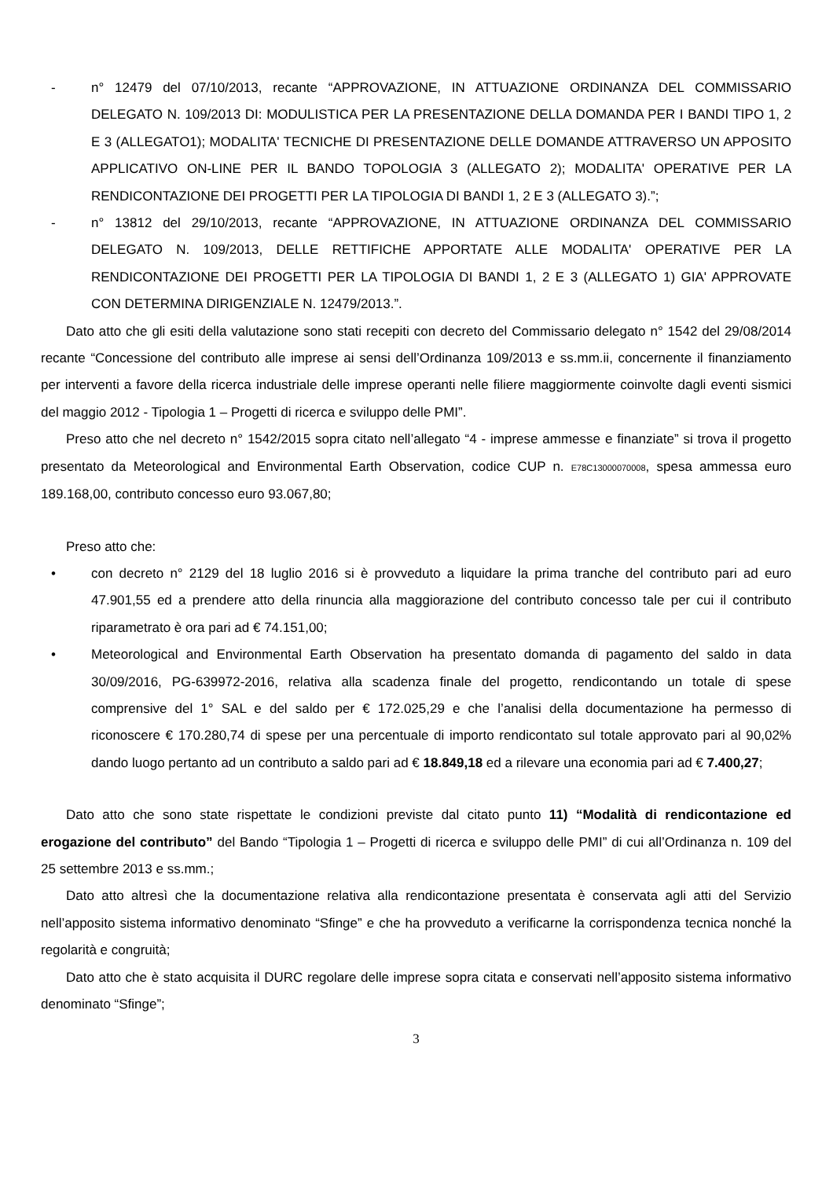- n° 12479 del 07/10/2013, recante “APPROVAZIONE, IN ATTUAZIONE ORDINANZA DEL COMMISSARIO DELEGATO N. 109/2013 DI: MODULISTICA PER LA PRESENTAZIONE DELLA DOMANDA PER I BANDI TIPO 1, 2 E 3 (ALLEGATO1); MODALITA' TECNICHE DI PRESENTAZIONE DELLE DOMANDE ATTRAVERSO UN APPOSITO APPLICATIVO ON-LINE PER IL BANDO TOPOLOGIA 3 (ALLEGATO 2); MODALITA' OPERATIVE PER LA RENDICONTAZIONE DEI PROGETTI PER LA TIPOLOGIA DI BANDI 1, 2 E 3 (ALLEGATO 3).”;
- n° 13812 del 29/10/2013, recante “APPROVAZIONE, IN ATTUAZIONE ORDINANZA DEL COMMISSARIO DELEGATO N. 109/2013, DELLE RETTIFICHE APPORTATE ALLE MODALITA' OPERATIVE PER LA RENDICONTAZIONE DEI PROGETTI PER LA TIPOLOGIA DI BANDI 1, 2 E 3 (ALLEGATO 1) GIA' APPROVATE CON DETERMINA DIRIGENZIALE N. 12479/2013.”.
Dato atto che gli esiti della valutazione sono stati recepiti con decreto del Commissario delegato n° 1542 del 29/08/2014 recante “Concessione del contributo alle imprese ai sensi dell’Ordinanza 109/2013 e ss.mm.ii, concernente il finanziamento per interventi a favore della ricerca industriale delle imprese operanti nelle filiere maggiormente coinvolte dagli eventi sismici del maggio 2012 - Tipologia 1 – Progetti di ricerca e sviluppo delle PMI”.
Preso atto che nel decreto n° 1542/2015 sopra citato nell’allegato “4 - imprese ammesse e finanziate” si trova il progetto presentato da Meteorological and Environmental Earth Observation, codice CUP n. E78C13000070008, spesa ammessa euro 189.168,00, contributo concesso euro 93.067,80;
Preso atto che:
• con decreto n° 2129 del 18 luglio 2016 si è provveduto a liquidare la prima tranche del contributo pari ad euro 47.901,55 ed a prendere atto della rinuncia alla maggiorazione del contributo concesso tale per cui il contributo riparametrato è ora pari ad € 74.151,00;
• Meteorological and Environmental Earth Observation ha presentato domanda di pagamento del saldo in data 30/09/2016, PG-639972-2016, relativa alla scadenza finale del progetto, rendicontando un totale di spese comprensive del 1° SAL e del saldo per € 172.025,29 e che l’analisi della documentazione ha permesso di riconoscere € 170.280,74 di spese per una percentuale di importo rendicontato sul totale approvato pari al 90,02% dando luogo pertanto ad un contributo a saldo pari ad € 18.849,18 ed a rilevare una economia pari ad € 7.400,27;
Dato atto che sono state rispettate le condizioni previste dal citato punto 11) “Modalità di rendicontazione ed erogazione del contributo” del Bando “Tipologia 1 – Progetti di ricerca e sviluppo delle PMI” di cui all’Ordinanza n. 109 del 25 settembre 2013 e ss.mm.;
Dato atto altresì che la documentazione relativa alla rendicontazione presentata è conservata agli atti del Servizio nell’apposito sistema informativo denominato “Sfinge” e che ha provveduto a verificarne la corrispondenza tecnica nonché la regolarità e congruità;
Dato atto che è stato acquisita il DURC regolare delle imprese sopra citata e conservati nell’apposito sistema informativo denominato “Sfinge”;
3